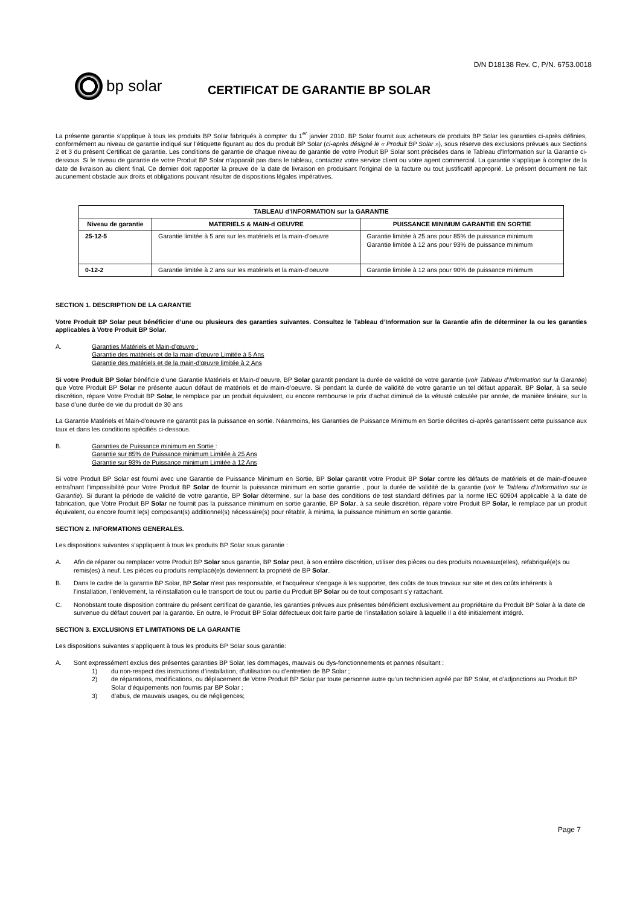D/N D18138 Rev. C, P/N. 6753.0018
bp solar
CERTIFICAT DE GARANTIE BP SOLAR
La présente garantie s’applique à tous les produits BP Solar fabriqués à compter du 1<sup>er</sup> janvier 2010. BP Solar fournit aux acheteurs de produits BP Solar les garanties ci-après définies, conformément au niveau de garantie indiqué sur l’étiquette figurant au dos du produit BP Solar (ci-après désigné le « Produit BP Solar »), sous réserve des exclusions prévues aux Sections 2 et 3 du présent Certificat de garantie. Les conditions de garantie de chaque niveau de garantie de votre Produit BP Solar sont précisées dans le Tableau d’Information sur la Garantie ci-dessous. Si le niveau de garantie de votre Produit BP Solar n’apparaît pas dans le tableau, contactez votre service client ou votre agent commercial. La garantie s’applique à compter de la date de livraison au client final. Ce dernier doit rapporter la preuve de la date de livraison en produisant l’original de la facture ou tout justificatif approprié. Le présent document ne fait aucunement obstacle aux droits et obligations pouvant résulter de dispositions légales impératives.
| TABLEAU d’INFORMATION sur la GARANTIE | | |
| --- | --- | --- |
| Niveau de garantie | MATERIELS & MAIN-d OEUVRE | PUISSANCE MINIMUM GARANTIE EN SORTIE |
| 25-12-5 | Garantie limitée à 5 ans sur les matériels et la main-d’oeuvre | Garantie limitée à 25 ans pour 85% de puissance minimum Garantie limitée à 12 ans pour 93% de puissance minimum |
| 0-12-2 | Garantie limitée à 2 ans sur les matériels et la main-d’oeuvre | Garantie limitée à 12 ans pour 90% de puissance minimum |
SECTION 1. DESCRIPTION DE LA GARANTIE
Votre Produit BP Solar peut bénéficier d’une ou plusieurs des garanties suivantes. Consultez le Tableau d’Information sur la Garantie afin de déterminer la ou les garanties applicables à Votre Produit BP Solar.
A. Garanties Matériels et Main-d’œuvre :
Garantie des matériels et de la main-d’œuvre Limitée à 5 Ans
Garantie des matériels et de la main-d’œuvre limitée à 2 Ans
Si votre Produit BP Solar bénéficie d’une Garantie Matériels et Main-d’oeuvre, BP Solar garantit pendant la durée de validité de votre garantie (voir Tableau d’Information sur la Garantie) que Votre Produit BP Solar ne présente aucun défaut de matériels et de main-d’oeuvre. Si pendant la durée de validité de votre garantie un tel défaut apparaît, BP Solar, à sa seule discrétion, répare Votre Produit BP Solar, le remplace par un produit équivalent, ou encore rembourse le prix d’achat diminué de la vétusté calculée par année, de manière linéaire, sur la base d’une durée de vie du produit de 30 ans
La Garantie Matériels et Main-d'oeuvre ne garantit pas la puissance en sortie. Néanmoins, les Garanties de Puissance Minimum en Sortie décrites ci-après garantissent cette puissance aux taux et dans les conditions spécifiés ci-dessous.
B. Garanties de Puissance minimum en Sortie :
Garantie sur 85% de Puissance minimum Limitée à 25 Ans
Garantie sur 93% de Puissance minimum Limitée à 12 Ans
Si votre Produit BP Solar est fourni avec une Garantie de Puissance Minimum en Sortie, BP Solar garantit votre Produit BP Solar contre les défauts de matériels et de main-d’oeuvre entraînant l’impossibilité pour Votre Produit BP Solar de fournir la puissance minimum en sortie garantie , pour la durée de validité de la garantie (voir le Tableau d’Information sur la Garantie). Si durant la période de validité de votre garantie, BP Solar détermine, sur la base des conditions de test standard définies par la norme IEC 60904 applicable à la date de fabrication, que Votre Produit BP Solar ne fournit pas la puissance minimum en sortie garantie, BP Solar, à sa seule discrétion, répare votre Produit BP Solar, le remplace par un produit équivalent, ou encore fournit le(s) composant(s) additionnel(s) nécessaire(s) pour rétablir, à minima, la puissance minimum en sortie garantie.
SECTION 2. INFORMATIONS GENERALES.
Les dispositions suivantes s’appliquent à tous les produits BP Solar sous garantie :
A. Afin de réparer ou remplacer votre Produit BP Solar sous garantie, BP Solar peut, à son entière discrétion, utiliser des pièces ou des produits nouveaux(elles), refabriqué(e)s ou remis(es) à neuf. Les pièces ou produits remplacé(e)s deviennent la propriété de BP Solar.
B. Dans le cadre de la garantie BP Solar, BP Solar n’est pas responsable, et l’acquéreur s’engage à les supporter, des coûts de tous travaux sur site et des coûts inhérents à l’installation, l’enlèvement, la réinstallation ou le transport de tout ou partie du Produit BP Solar ou de tout composant s’y rattachant.
C. Nonobstant toute disposition contraire du présent certificat de garantie, les garanties prévues aux présentes bénéficient exclusivement au propriétaire du Produit BP Solar à la date de survenue du défaut couvert par la garantie. En outre, le Produit BP Solar défectueux doit faire partie de l’installation solaire à laquelle il a été initialement intégré.
SECTION 3. EXCLUSIONS ET LIMITATIONS DE LA GARANTIE
Les dispositions suivantes s’appliquent à tous les produits BP Solar sous garantie:
A. Sont expressément exclus des présentes garanties BP Solar, les dommages, mauvais ou dys-fonctionnements et pannes résultant :
1) du non-respect des instructions d’installation, d’utilisation ou d’entretien de BP Solar ;
2) de réparations, modifications, ou déplacement de Votre Produit BP Solar par toute personne autre qu’un technicien agréé par BP Solar, et d’adjonctions au Produit BP Solar d’équipements non fournis par BP Solar ;
3) d’abus, de mauvais usages, ou de négligences;
Page 7